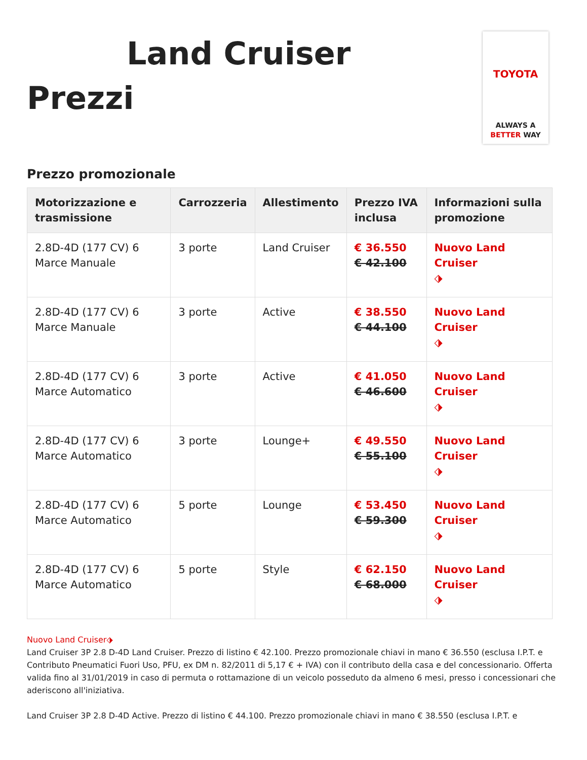Land Cruiser
Prezzi
TOYOTA
ALWAYS A
BETTER WAY
Prezzo promozionale
| Motorizzazione e trasmissione | Carrozzeria | Allestimento | Prezzo IVA inclusa | Informazioni sulla promozione |
| --- | --- | --- | --- | --- |
| 2.8D-4D (177 CV) 6 Marce Manuale | 3 porte | Land Cruiser | € 36.550 € 42.100 | Nuovo Land Cruiser ⬗ |
| 2.8D-4D (177 CV) 6 Marce Manuale | 3 porte | Active | € 38.550 € 44.100 | Nuovo Land Cruiser ⬗ |
| 2.8D-4D (177 CV) 6 Marce Automatico | 3 porte | Active | € 41.050 € 46.600 | Nuovo Land Cruiser ⬗ |
| 2.8D-4D (177 CV) 6 Marce Automatico | 3 porte | Lounge+ | € 49.550 € 55.100 | Nuovo Land Cruiser ⬗ |
| 2.8D-4D (177 CV) 6 Marce Automatico | 5 porte | Lounge | € 53.450 € 59.300 | Nuovo Land Cruiser ⬗ |
| 2.8D-4D (177 CV) 6 Marce Automatico | 5 porte | Style | € 62.150 € 68.000 | Nuovo Land Cruiser ⬗ |
Nuovo Land Cruiser⬗
Land Cruiser 3P 2.8 D-4D Land Cruiser. Prezzo di listino € 42.100. Prezzo promozionale chiavi in mano € 36.550 (esclusa I.P.T. e Contributo Pneumatici Fuori Uso, PFU, ex DM n. 82/2011 di 5,17 € + IVA) con il contributo della casa e del concessionario. Offerta valida fino al 31/01/2019 in caso di permuta o rottamazione di un veicolo posseduto da almeno 6 mesi, presso i concessionari che aderiscono all'iniziativa.
Land Cruiser 3P 2.8 D-4D Active. Prezzo di listino € 44.100. Prezzo promozionale chiavi in mano € 38.550 (esclusa I.P.T. e